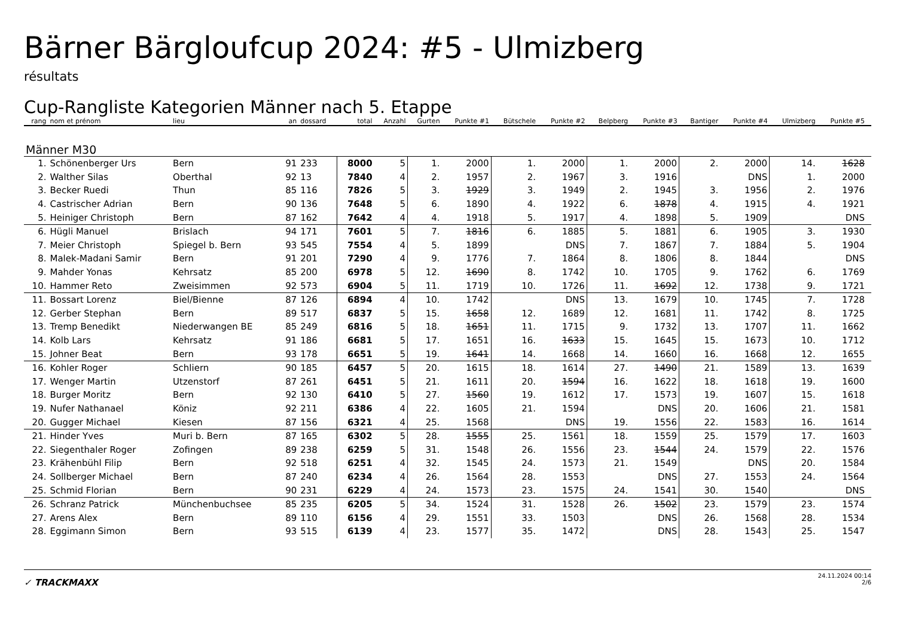Bärner Bärgloufcup 2024: #5 - Ulmizberg
résultats
Cup-Rangliste Kategorien Männer nach 5. Etappe
| rang | nom et prénom | lieu | an | dossard | total | Anzahl | Gurten | Punkte #1 | Bütschele | Punkte #2 | Belpberg | Punkte #3 | Bantiger | Punkte #4 | Ulmizberg | Punkte #5 | |
| --- | --- | --- | --- | --- | --- | --- | --- | --- | --- | --- | --- | --- | --- | --- | --- | --- | --- |
| Männer M30 | | | | | | | | | | | | | | | | | |
| 1. | Schönenberger Urs | Bern | 91 | 233 | 8000 | 5 | 1. | 2000 | 1. | 2000 | 1. | 2000 | 2. | 2000 | 14. | 1628 | |
| 2. | Walther Silas | Oberthal | 92 | 13 | 7840 | 4 | 2. | 1957 | 2. | 1967 | 3. | 1916 | | DNS | 1. | 2000 | |
| 3. | Becker Ruedi | Thun | 85 | 116 | 7826 | 5 | 3. | 1929 | 3. | 1949 | 2. | 1945 | 3. | 1956 | 2. | 1976 | |
| 4. | Castrischer Adrian | Bern | 90 | 136 | 7648 | 5 | 6. | 1890 | 4. | 1922 | 6. | 1878 | 4. | 1915 | 4. | 1921 | |
| 5. | Heiniger Christoph | Bern | 87 | 162 | 7642 | 4 | 4. | 1918 | 5. | 1917 | 4. | 1898 | 5. | 1909 | | DNS | |
| 6. | Hügli Manuel | Brislach | 94 | 171 | 7601 | 5 | 7. | 1816 | 6. | 1885 | 5. | 1881 | 6. | 1905 | 3. | 1930 | |
| 7. | Meier Christoph | Spiegel b. Bern | 93 | 545 | 7554 | 4 | 5. | 1899 | | DNS | 7. | 1867 | 7. | 1884 | 5. | 1904 | |
| 8. | Malek-Madani Samir | Bern | 91 | 201 | 7290 | 4 | 9. | 1776 | 7. | 1864 | 8. | 1806 | 8. | 1844 | | DNS | |
| 9. | Mahder Yonas | Kehrsatz | 85 | 200 | 6978 | 5 | 12. | 1690 | 8. | 1742 | 10. | 1705 | 9. | 1762 | 6. | 1769 | |
| 10. | Hammer Reto | Zweisimmen | 92 | 573 | 6904 | 5 | 11. | 1719 | 10. | 1726 | 11. | 1692 | 12. | 1738 | 9. | 1721 | |
| 11. | Bossart Lorenz | Biel/Bienne | 87 | 126 | 6894 | 4 | 10. | 1742 | | DNS | 13. | 1679 | 10. | 1745 | 7. | 1728 | |
| 12. | Gerber Stephan | Bern | 89 | 517 | 6837 | 5 | 15. | 1658 | 12. | 1689 | 12. | 1681 | 11. | 1742 | 8. | 1725 | |
| 13. | Tremp Benedikt | Niederwangen BE | 85 | 249 | 6816 | 5 | 18. | 1651 | 11. | 1715 | 9. | 1732 | 13. | 1707 | 11. | 1662 | |
| 14. | Kolb Lars | Kehrsatz | 91 | 186 | 6681 | 5 | 17. | 1651 | 16. | 1633 | 15. | 1645 | 15. | 1673 | 10. | 1712 | |
| 15. | Johner Beat | Bern | 93 | 178 | 6651 | 5 | 19. | 1641 | 14. | 1668 | 14. | 1660 | 16. | 1668 | 12. | 1655 | |
| 16. | Kohler Roger | Schliern | 90 | 185 | 6457 | 5 | 20. | 1615 | 18. | 1614 | 27. | 1490 | 21. | 1589 | 13. | 1639 | |
| 17. | Wenger Martin | Utzenstorf | 87 | 261 | 6451 | 5 | 21. | 1611 | 20. | 1594 | 16. | 1622 | 18. | 1618 | 19. | 1600 | |
| 18. | Burger Moritz | Bern | 92 | 130 | 6410 | 5 | 27. | 1560 | 19. | 1612 | 17. | 1573 | 19. | 1607 | 15. | 1618 | |
| 19. | Nufer Nathanael | Köniz | 92 | 211 | 6386 | 4 | 22. | 1605 | 21. | 1594 | | DNS | 20. | 1606 | 21. | 1581 | |
| 20. | Gugger Michael | Kiesen | 87 | 156 | 6321 | 4 | 25. | 1568 | | DNS | 19. | 1556 | 22. | 1583 | 16. | 1614 | |
| 21. | Hinder Yves | Muri b. Bern | 87 | 165 | 6302 | 5 | 28. | 1555 | 25. | 1561 | 18. | 1559 | 25. | 1579 | 17. | 1603 | |
| 22. | Siegenthaler Roger | Zofingen | 89 | 238 | 6259 | 5 | 31. | 1548 | 26. | 1556 | 23. | 1544 | 24. | 1579 | 22. | 1576 | |
| 23. | Krähenbühl Filip | Bern | 92 | 518 | 6251 | 4 | 32. | 1545 | 24. | 1573 | 21. | 1549 | | DNS | 20. | 1584 | |
| 24. | Sollberger Michael | Bern | 87 | 240 | 6234 | 4 | 26. | 1564 | 28. | 1553 | | DNS | 27. | 1553 | 24. | 1564 | |
| 25. | Schmid Florian | Bern | 90 | 231 | 6229 | 4 | 24. | 1573 | 23. | 1575 | 24. | 1541 | 30. | 1540 | | DNS | |
| 26. | Schranz Patrick | Münchenbuchsee | 85 | 235 | 6205 | 5 | 34. | 1524 | 31. | 1528 | 26. | 1502 | 23. | 1579 | 23. | 1574 | |
| 27. | Arens Alex | Bern | 89 | 110 | 6156 | 4 | 29. | 1551 | 33. | 1503 | | DNS | 26. | 1568 | 28. | 1534 | |
| 28. | Eggimann Simon | Bern | 93 | 515 | 6139 | 4 | 23. | 1577 | 35. | 1472 | | DNS | 28. | 1543 | 25. | 1547 | |
✓ TRACKMAXX
24.11.2024 00:14
2/6